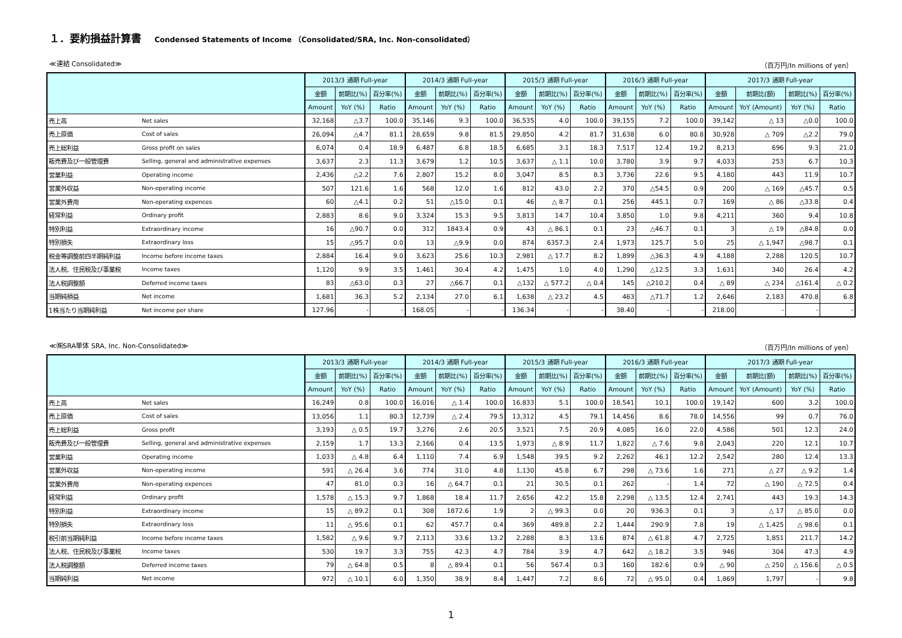１．要約損益計算書 Condensed Statements of Income （Consolidated/SRA, Inc. Non-consolidated）
≪連結 Consolidated≫ （百万円/In millions of yen）
| | | 2013/3 通期 Full-year | | | 2014/3 通期 Full-year | | | 2015/3 通期 Full-year | | | 2016/3 通期 Full-year | | | 2017/3 通期 Full-year | | | |
| --- | --- | --- | --- | --- | --- | --- | --- | --- | --- | --- | --- | --- | --- | --- | --- | --- | --- |
| | | 金額 | 前期比(%) | 百分率(%) | 金額 | 前期比(%) | 百分率(%) | 金額 | 前期比(%) | 百分率(%) | 金額 | 前期比(%) | 百分率(%) | 金額 | 前期比(額) | 前期比(%) | 百分率(%) |
| | | Amount | YoY (%) | Ratio | Amount | YoY (%) | Ratio | Amount | YoY (%) | Ratio | Amount | YoY (%) | Ratio | Amount | YoY (Amount) | YoY (%) | Ratio |
| 売上高 | Net sales | 32,168 | △3.7 | 100.0 | 35,146 | 9.3 | 100.0 | 36,535 | 4.0 | 100.0 | 39,155 | 7.2 | 100.0 | 39,142 | △ 13 | △0.0 | 100.0 |
| 売上原価 | Cost of sales | 26,094 | △4.7 | 81.1 | 28,659 | 9.8 | 81.5 | 29,850 | 4.2 | 81.7 | 31,638 | 6.0 | 80.8 | 30,928 | △ 709 | △2.2 | 79.0 |
| 売上総利益 | Gross profit on sales | 6,074 | 0.4 | 18.9 | 6,487 | 6.8 | 18.5 | 6,685 | 3.1 | 18.3 | 7,517 | 12.4 | 19.2 | 8,213 | 696 | 9.3 | 21.0 |
| 販売費及び一般管理費 | Selling, general and administrative expenses | 3,637 | 2.3 | 11.3 | 3,679 | 1.2 | 10.5 | 3,637 | △ 1.1 | 10.0 | 3,780 | 3.9 | 9.7 | 4,033 | 253 | 6.7 | 10.3 |
| 営業利益 | Operating income | 2,436 | △2.2 | 7.6 | 2,807 | 15.2 | 8.0 | 3,047 | 8.5 | 8.3 | 3,736 | 22.6 | 9.5 | 4,180 | 443 | 11.9 | 10.7 |
| 営業外収益 | Non-operating income | 507 | 121.6 | 1.6 | 568 | 12.0 | 1.6 | 812 | 43.0 | 2.2 | 370 | △54.5 | 0.9 | 200 | △ 169 | △45.7 | 0.5 |
| 営業外費用 | Non-operating expences | 60 | △4.1 | 0.2 | 51 | △15.0 | 0.1 | 46 | △ 8.7 | 0.1 | 256 | 445.1 | 0.7 | 169 | △ 86 | △33.8 | 0.4 |
| 経常利益 | Ordinary profit | 2,883 | 8.6 | 9.0 | 3,324 | 15.3 | 9.5 | 3,813 | 14.7 | 10.4 | 3,850 | 1.0 | 9.8 | 4,211 | 360 | 9.4 | 10.8 |
| 特別利益 | Extraordinary income | 16 | △90.7 | 0.0 | 312 | 1843.4 | 0.9 | 43 | △ 86.1 | 0.1 | 23 | △46.7 | 0.1 | 3 | △ 19 | △84.8 | 0.0 |
| 特別損失 | Extraordinary loss | 15 | △95.7 | 0.0 | 13 | △9.9 | 0.0 | 874 | 6357.3 | 2.4 | 1,973 | 125.7 | 5.0 | 25 | △ 1,947 | △98.7 | 0.1 |
| 税金等調整前四半期純利益 | Income before income taxes | 2,884 | 16.4 | 9.0 | 3,623 | 25.6 | 10.3 | 2,981 | △ 17.7 | 8.2 | 1,899 | △36.3 | 4.9 | 4,188 | 2,288 | 120.5 | 10.7 |
| 法人税、住民税及び事業税 | Income taxes | 1,120 | 9.9 | 3.5 | 1,461 | 30.4 | 4.2 | 1,475 | 1.0 | 4.0 | 1,290 | △12.5 | 3.3 | 1,631 | 340 | 26.4 | 4.2 |
| 法人税調整額 | Deferred income taxes | 83 | △63.0 | 0.3 | 27 | △66.7 | 0.1 | △132 | △ 577.2 | △ 0.4 | 145 | △210.2 | 0.4 | △ 89 | △ 234 | △161.4 | △ 0.2 |
| 当期純損益 | Net income | 1,681 | 36.3 | 5.2 | 2,134 | 27.0 | 6.1 | 1,638 | △ 23.2 | 4.5 | 463 | △71.7 | 1.2 | 2,646 | 2,183 | 470.8 | 6.8 |
| 1株当たり当期純利益 | Net income per share | 127.96 | - | - | 168.05 | - | - | 136.34 | - | - | 38.40 | - | - | 218.00 | - | - | - |
≪㈱SRA単体 SRA, Inc. Non-Consolidated≫ （百万円/In millions of yen）
| | | 2013/3 通期 Full-year | | | 2014/3 通期 Full-year | | | 2015/3 通期 Full-year | | | 2016/3 通期 Full-year | | | 2017/3 通期 Full-year | | | |
| --- | --- | --- | --- | --- | --- | --- | --- | --- | --- | --- | --- | --- | --- | --- | --- | --- | --- |
| | | 金額 | 前期比(%) | 百分率(%) | 金額 | 前期比(%) | 百分率(%) | 金額 | 前期比(%) | 百分率(%) | 金額 | 前期比(%) | 百分率(%) | 金額 | 前期比(額) | 前期比(%) | 百分率(%) |
| | | Amount | YoY (%) | Ratio | Amount | YoY (%) | Ratio | Amount | YoY (%) | Ratio | Amount | YoY (%) | Ratio | Amount | YoY (Amount) | YoY (%) | Ratio |
| 売上高 | Net sales | 16,249 | 0.8 | 100.0 | 16,016 | △ 1.4 | 100.0 | 16,833 | 5.1 | 100.0 | 18,541 | 10.1 | 100.0 | 19,142 | 600 | 3.2 | 100.0 |
| 売上原価 | Cost of sales | 13,056 | 1.1 | 80.3 | 12,739 | △ 2.4 | 79.5 | 13,312 | 4.5 | 79.1 | 14,456 | 8.6 | 78.0 | 14,556 | 99 | 0.7 | 76.0 |
| 売上総利益 | Gross profit | 3,193 | △ 0.5 | 19.7 | 3,276 | 2.6 | 20.5 | 3,521 | 7.5 | 20.9 | 4,085 | 16.0 | 22.0 | 4,586 | 501 | 12.3 | 24.0 |
| 販売費及び一般管理費 | Selling, general and administrative expenses | 2,159 | 1.7 | 13.3 | 2,166 | 0.4 | 13.5 | 1,973 | △ 8.9 | 11.7 | 1,822 | △ 7.6 | 9.8 | 2,043 | 220 | 12.1 | 10.7 |
| 営業利益 | Operating income | 1,033 | △ 4.8 | 6.4 | 1,110 | 7.4 | 6.9 | 1,548 | 39.5 | 9.2 | 2,262 | 46.1 | 12.2 | 2,542 | 280 | 12.4 | 13.3 |
| 営業外収益 | Non-operating income | 591 | △ 26.4 | 3.6 | 774 | 31.0 | 4.8 | 1,130 | 45.8 | 6.7 | 298 | △ 73.6 | 1.6 | 271 | △ 27 | △ 9.2 | 1.4 |
| 営業外費用 | Non-operating expences | 47 | 81.0 | 0.3 | 16 | △ 64.7 | 0.1 | 21 | 30.5 | 0.1 | 262 | - | 1.4 | 72 | △ 190 | △ 72.5 | 0.4 |
| 経常利益 | Ordinary profit | 1,578 | △ 15.3 | 9.7 | 1,868 | 18.4 | 11.7 | 2,656 | 42.2 | 15.8 | 2,298 | △ 13.5 | 12.4 | 2,741 | 443 | 19.3 | 14.3 |
| 特別利益 | Extraordinary income | 15 | △ 89.2 | 0.1 | 308 | 1872.6 | 1.9 | 2 | △ 99.3 | 0.0 | 20 | 936.3 | 0.1 | 3 | △ 17 | △ 85.0 | 0.0 |
| 特別損失 | Extraordinary loss | 11 | △ 95.6 | 0.1 | 62 | 457.7 | 0.4 | 369 | 489.8 | 2.2 | 1,444 | 290.9 | 7.8 | 19 | △ 1,425 | △ 98.6 | 0.1 |
| 税引前当期純利益 | Income before income taxes | 1,582 | △ 9.6 | 9.7 | 2,113 | 33.6 | 13.2 | 2,288 | 8.3 | 13.6 | 874 | △ 61.8 | 4.7 | 2,725 | 1,851 | 211.7 | 14.2 |
| 法人税、住民税及び事業税 | Income taxes | 530 | 19.7 | 3.3 | 755 | 42.3 | 4.7 | 784 | 3.9 | 4.7 | 642 | △ 18.2 | 3.5 | 946 | 304 | 47.3 | 4.9 |
| 法人税調整額 | Deferred income taxes | 79 | △ 64.8 | 0.5 | 8 | △ 89.4 | 0.1 | 56 | 567.4 | 0.3 | 160 | 182.6 | 0.9 | △ 90 | △ 250 | △ 156.6 | △ 0.5 |
| 当期純利益 | Net income | 972 | △ 10.1 | 6.0 | 1,350 | 38.9 | 8.4 | 1,447 | 7.2 | 8.6 | 72 | △ 95.0 | 0.4 | 1,869 | 1,797 | - | 9.8 |
1